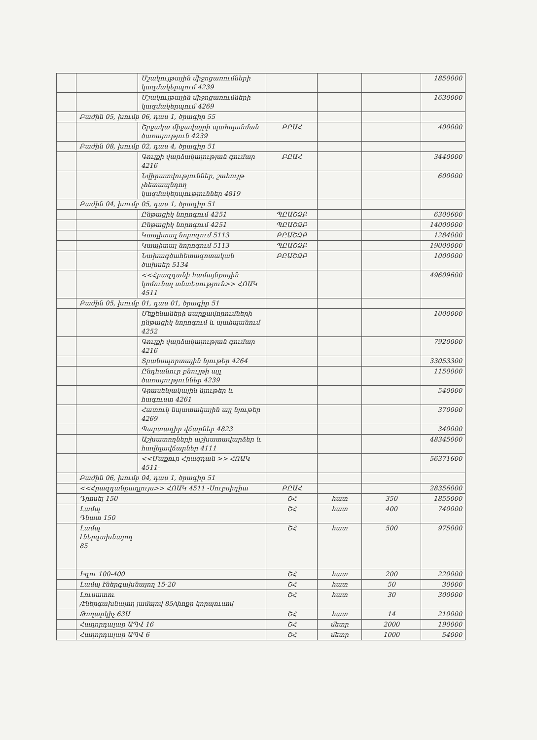| | | Մշակույթային միջոցառումների կազմակերպում 4239 | | | | 1850000 |
| | | Մշակույթային միջոցառումների կազմակերպում 4269 | | | | 1630000 |
| | Բաժին 05, խումբ 06, դաս 1, ծրագիր 55 | | | | | |
| | | Շրջակա միջավայրի պահպանման ծառայություն 4239 | ԲԸԱՀ | | | 400000 |
| | Բաժին 08, խումբ 02, դաս 4, ծրագիր 51 | | | | | |
| | | Գույքի վարձակալության գումար 4216 | ԲԸԱՀ | | | 3440000 |
| | | Նվիրատվություններ, շահույթ չհետապնդող կազմակերպություններ 4819 | | | | 600000 |
| | Բաժին 04, խումբ 05, դաս 1, ծրագիր 51 | | | | | |
| | | Ընթացիկ նորոգում 4251 | ՊԸԱՇՁԲ | | | 6300600 |
| | | Ընթացիկ նորոգում 4251 | ՊԸԱՇՁԲ | | | 14000000 |
| | | Կապիտալ նորոգում 5113 | ԲԸԱՇՁԲ | | | 1284000 |
| | | Կապիտալ նորոգում 5113 | ՊԸԱՇՁԲ | | | 19000000 |
| | | Նախագծահետազոտական ծախսեր 5134 | ԲԸԱՇՁԲ | | | 1000000 |
| | | <<Հրազդանի համայնքային կոմունալ տնտեսություն>> ՀՈԱԿ 4511 | | | | 49609600 |
| | Բաժին 05, խումբ 01, դաս 01, ծրագիր 51 | | | | | |
| | | Մեքենաների սարքավորումների ընթացիկ նորոգում և պահպանում 4252 | | | | 1000000 |
| | | Գույքի վարձակալության գումար 4216 | | | | 7920000 |
| | | Տրանսպորտային նյութեր 4264 | | | | 33053300 |
| | | Ընդհանուր բնույթի այլ ծառայություններ 4239 | | | | 1150000 |
| | | Գրասենյակային նյութեր և հագուստ 4261 | | | | 540000 |
| | | Հատուկ նպատակային այլ նյութեր 4269 | | | | 370000 |
| | | Պարտադիր վճարներ 4823 | | | | 340000 |
| | | Աշխատողների աշխատավարձեր և հավելավճարներ 4111 | | | | 48345000 |
| | | <<Մաքուր Հրազդան >> ՀՈԱԿ 4511- | | | | 56371600 |
| | Բաժին 06, խումբ 04, դաս 1, ծրագիր 51 | | | | | |
| | <<Հրազդանքաղլույս>> ՀՈԱԿ 4511 -Սուբսիդիա | | ԲԸԱՀ | | | 28356000 |
| | Դրոսել 150 | | ՇՀ | հատ | 350 | 1855000 |
| | Լամպ Դնատ 150 | | ՇՀ | հատ | 400 | 740000 |
| | Լամպ էներգախնայող 85 | | ՇՀ | հատ | 500 | 975000 |
| | Իզու 100-400 | | ՇՀ | հատ | 200 | 220000 |
| | Լամպ էներգախնայող 15-20 | | ՇՀ | հատ | 50 | 30000 |
| | Լուսատու /էներգախնայող լամպով 85/փոքր կորպուսով | | ՇՀ | հատ | 30 | 300000 |
| | Թողարկիչ 63Ա | | ՇՀ | հատ | 14 | 210000 |
| | Հաղորդալար ԱՊՎ 16 | | ՇՀ | մետր | 2000 | 190000 |
| | Հաղորդալար ԱՊՎ 6 | | ՇՀ | մետր | 1000 | 54000 |